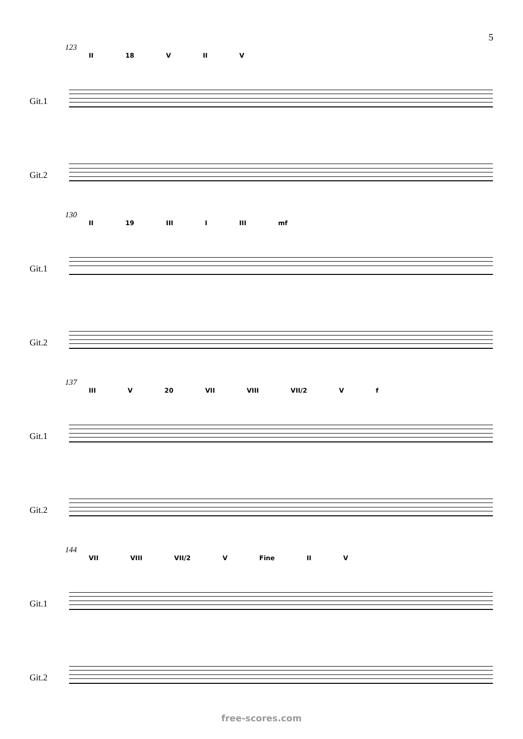5
123
II 18 V II V
Git.1
Git.2
130
II 19 III I III mf
Git.1
Git.2
137
III V 20 VII VIII VII/2 V f
Git.1
Git.2
144
VII VIII VII/2 V Fine II V
Git.1
Git.2
free-scores.com